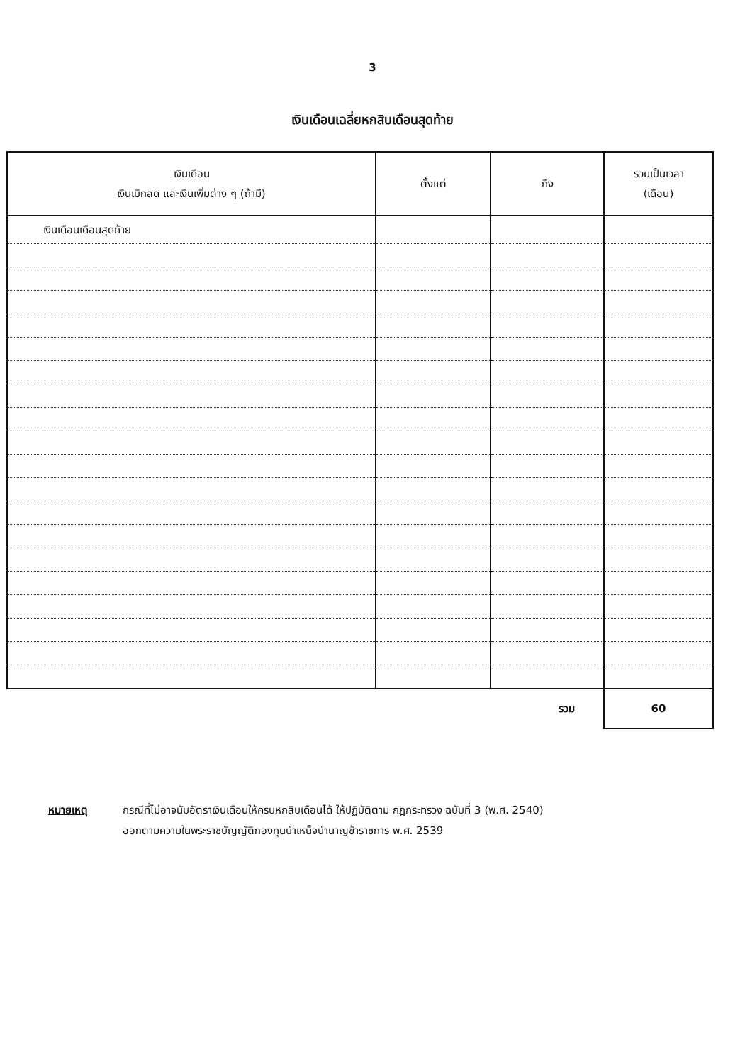3
เงินเดือนเฉลี่ยหกสิบเดือนสุดท้าย
| เงินเดือน เงินเบิกลด และเงินเพิ่มต่าง ๆ (ถ้ามี) | ตั้งแต่ | ถึง | รวมเป็นเวลา (เดือน) |
| --- | --- | --- | --- |
| เงินเดือนเดือนสุดท้าย | | | |
| | | รวม | 60 |
หมายเหตุ กรณีที่ไม่อาจนับอัตราเงินเดือนให้ครบหกสิบเดือนได้ ให้ปฏิบัติตาม กฎกระทรวง ฉบับที่ 3 (พ.ศ. 2540)
ออกตามความในพระราชบัญญัติกองทุนบำเหน็จบำนาญข้าราชการ พ.ศ. 2539